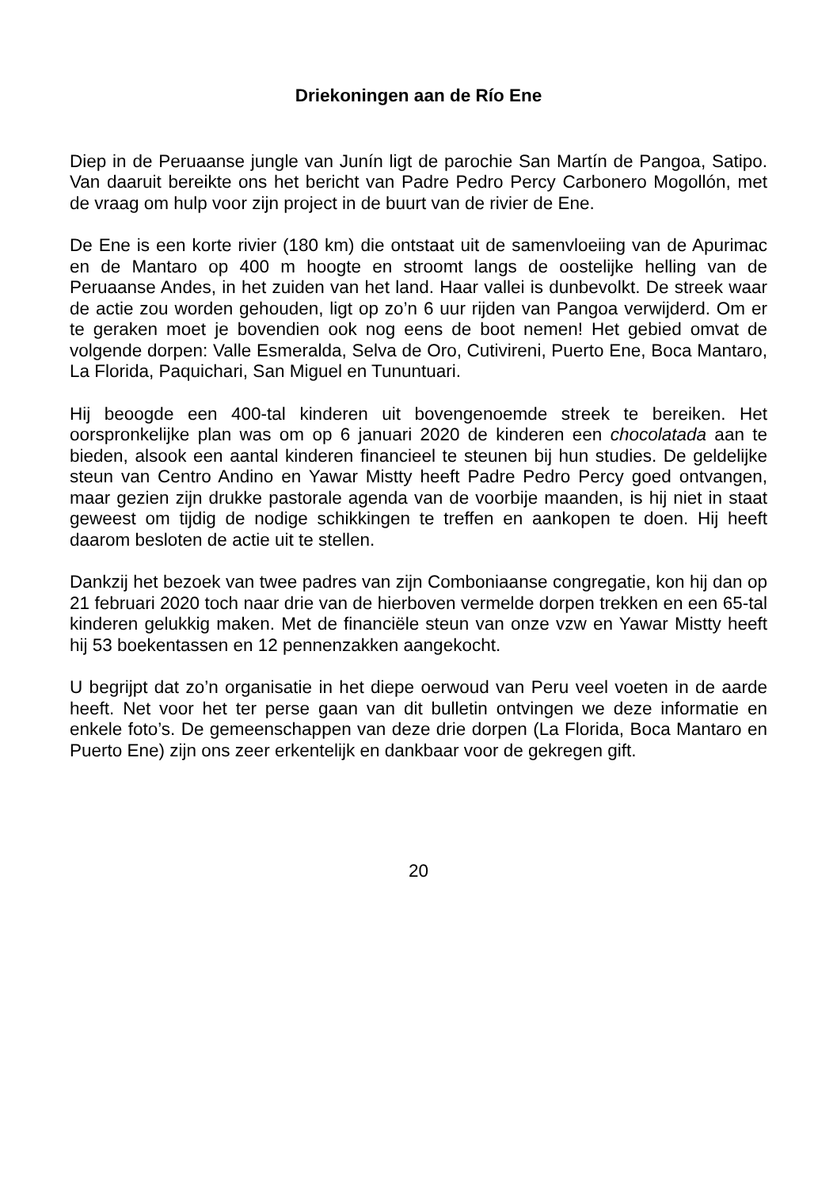Driekoningen aan de Río Ene
Diep in de Peruaanse jungle van Junín ligt de parochie San Martín de Pangoa, Satipo. Van daaruit bereikte ons het bericht van Padre Pedro Percy Carbonero Mogollón, met de vraag om hulp voor zijn project in de buurt van de rivier de Ene.
De Ene is een korte rivier (180 km) die ontstaat uit de samenvloeiing van de Apurimac en de Mantaro op 400 m hoogte en stroomt langs de oostelijke helling van de Peruaanse Andes, in het zuiden van het land. Haar vallei is dunbevolkt. De streek waar de actie zou worden gehouden, ligt op zo’n 6 uur rijden van Pangoa verwijderd. Om er te geraken moet je bovendien ook nog eens de boot nemen! Het gebied omvat de volgende dorpen: Valle Esmeralda, Selva de Oro, Cutivireni, Puerto Ene, Boca Mantaro, La Florida, Paquichari, San Miguel en Tununtuari.
Hij beoogde een 400-tal kinderen uit bovengenoemde streek te bereiken. Het oorspronkelijke plan was om op 6 januari 2020 de kinderen een chocolatada aan te bieden, alsook een aantal kinderen financieel te steunen bij hun studies. De geldelijke steun van Centro Andino en Yawar Mistty heeft Padre Pedro Percy goed ontvangen, maar gezien zijn drukke pastorale agenda van de voorbije maanden, is hij niet in staat geweest om tijdig de nodige schikkingen te treffen en aankopen te doen. Hij heeft daarom besloten de actie uit te stellen.
Dankzij het bezoek van twee padres van zijn Comboniaanse congregatie, kon hij dan op 21 februari 2020 toch naar drie van de hierboven vermelde dorpen trekken en een 65-tal kinderen gelukkig maken. Met de financiële steun van onze vzw en Yawar Mistty heeft hij 53 boekentassen en 12 pennenzakken aangekocht.
U begrijpt dat zo’n organisatie in het diepe oerwoud van Peru veel voeten in de aarde heeft. Net voor het ter perse gaan van dit bulletin ontvingen we deze informatie en enkele foto’s. De gemeenschappen van deze drie dorpen (La Florida, Boca Mantaro en Puerto Ene) zijn ons zeer erkentelijk en dankbaar voor de gekregen gift.
20